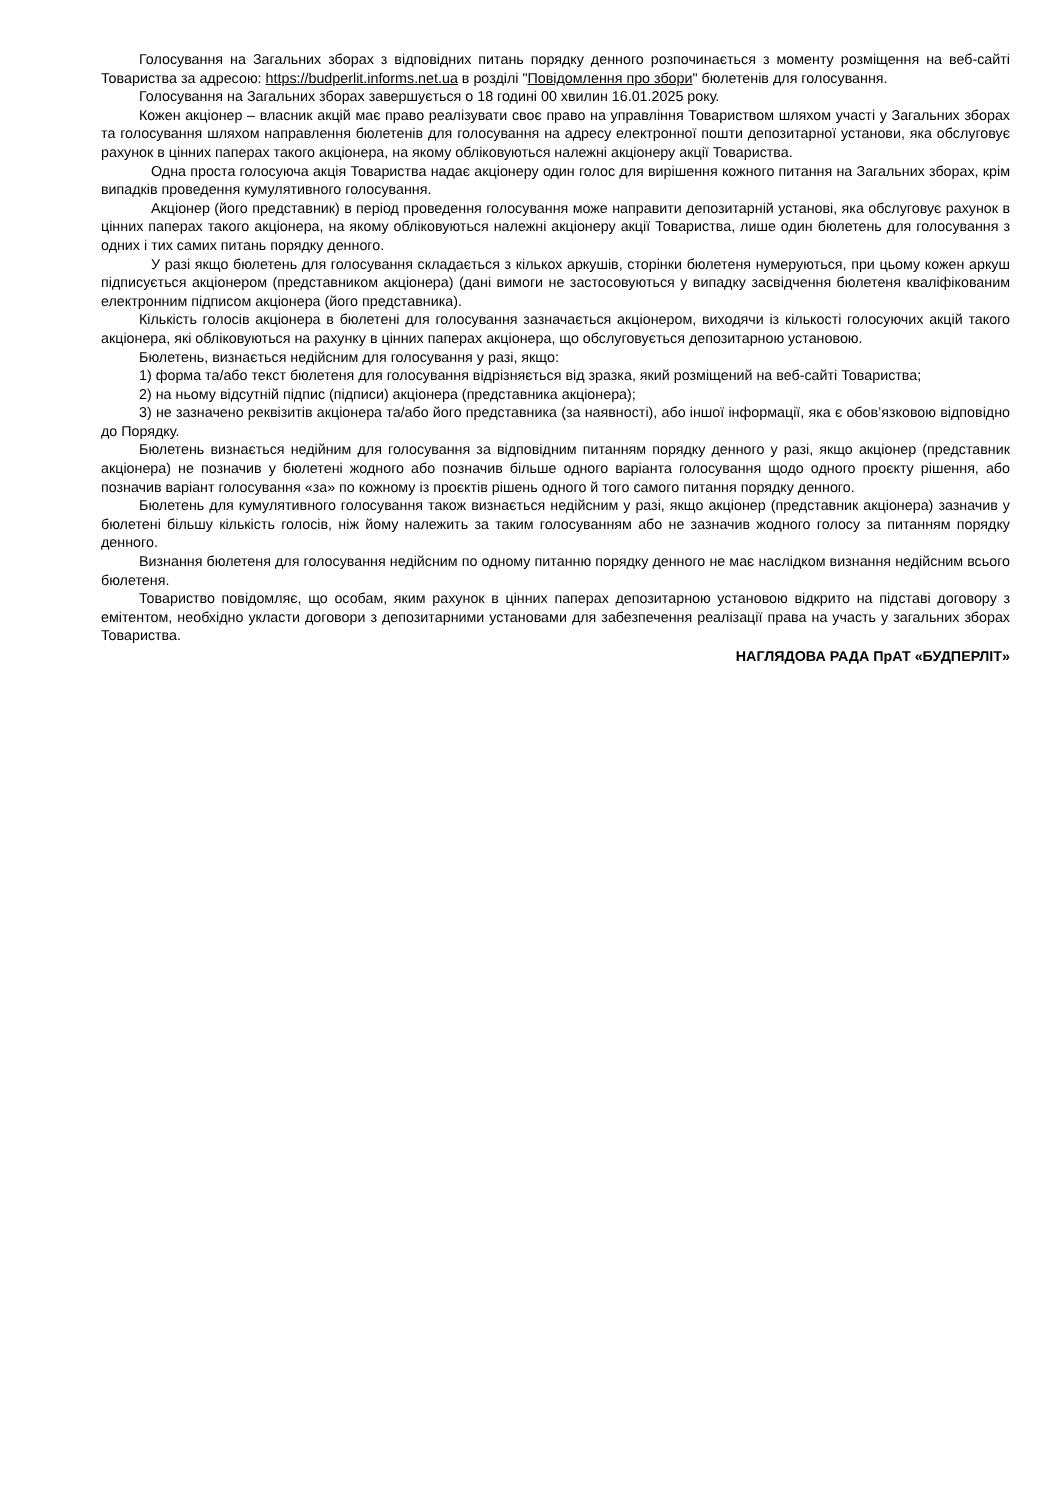Голосування на Загальних зборах з відповідних питань порядку денного розпочинається з моменту розміщення на веб-сайті Товариства за адресою: https://budperlit.informs.net.ua в розділі "Повідомлення про збори" бюлетенів для голосування.
Голосування на Загальних зборах завершується о 18 годині 00 хвилин 16.01.2025 року.
Кожен акціонер – власник акцій має право реалізувати своє право на управління Товариством шляхом участі у Загальних зборах та голосування шляхом направлення бюлетенів для голосування на адресу електронної пошти депозитарної установи, яка обслуговує рахунок в цінних паперах такого акціонера, на якому обліковуються належні акціонеру акції Товариства.
Одна проста голосуюча акція Товариства надає акціонеру один голос для вирішення кожного питання на Загальних зборах, крім випадків проведення кумулятивного голосування.
Акціонер (його представник) в період проведення голосування може направити депозитарній установі, яка обслуговує рахунок в цінних паперах такого акціонера, на якому обліковуються належні акціонеру акції Товариства, лише один бюлетень для голосування з одних і тих самих питань порядку денного.
У разі якщо бюлетень для голосування складається з кількох аркушів, сторінки бюлетеня нумеруються, при цьому кожен аркуш підписується акціонером (представником акціонера) (дані вимоги не застосовуються у випадку засвідчення бюлетеня кваліфікованим електронним підписом акціонера (його представника).
Кількість голосів акціонера в бюлетені для голосування зазначається акціонером, виходячи із кількості голосуючих акцій такого акціонера, які обліковуються на рахунку в цінних паперах акціонера, що обслуговується депозитарною установою.
Бюлетень, визнається недійсним для голосування у разі, якщо:
1) форма та/або текст бюлетеня для голосування відрізняється від зразка, який розміщений на веб-сайті Товариства;
2) на ньому відсутній підпис (підписи) акціонера (представника акціонера);
3) не зазначено реквізитів акціонера та/або його представника (за наявності), або іншої інформації, яка є обов’язковою відповідно до Порядку.
Бюлетень визнається недійним для голосування за відповідним питанням порядку денного у разі, якщо акціонер (представник акціонера) не позначив у бюлетені жодного або позначив більше одного варіанта голосування щодо одного проєкту рішення, або позначив варіант голосування «за» по кожному із проєктів рішень одного й того самого питання порядку денного.
Бюлетень для кумулятивного голосування також визнається недійсним у разі, якщо акціонер (представник акціонера) зазначив у бюлетені більшу кількість голосів, ніж йому належить за таким голосуванням або не зазначив жодного голосу за питанням порядку денного.
Визнання бюлетеня для голосування недійсним по одному питанню порядку денного не має наслідком визнання недійсним всього бюлетеня.
Товариство повідомляє, що особам, яким рахунок в цінних паперах депозитарною установою відкрито на підставі договору з емітентом, необхідно укласти договори з депозитарними установами для забезпечення реалізації права на участь у загальних зборах Товариства.
НАГЛЯДОВА РАДА ПрАТ «БУДПЕРЛІТ»